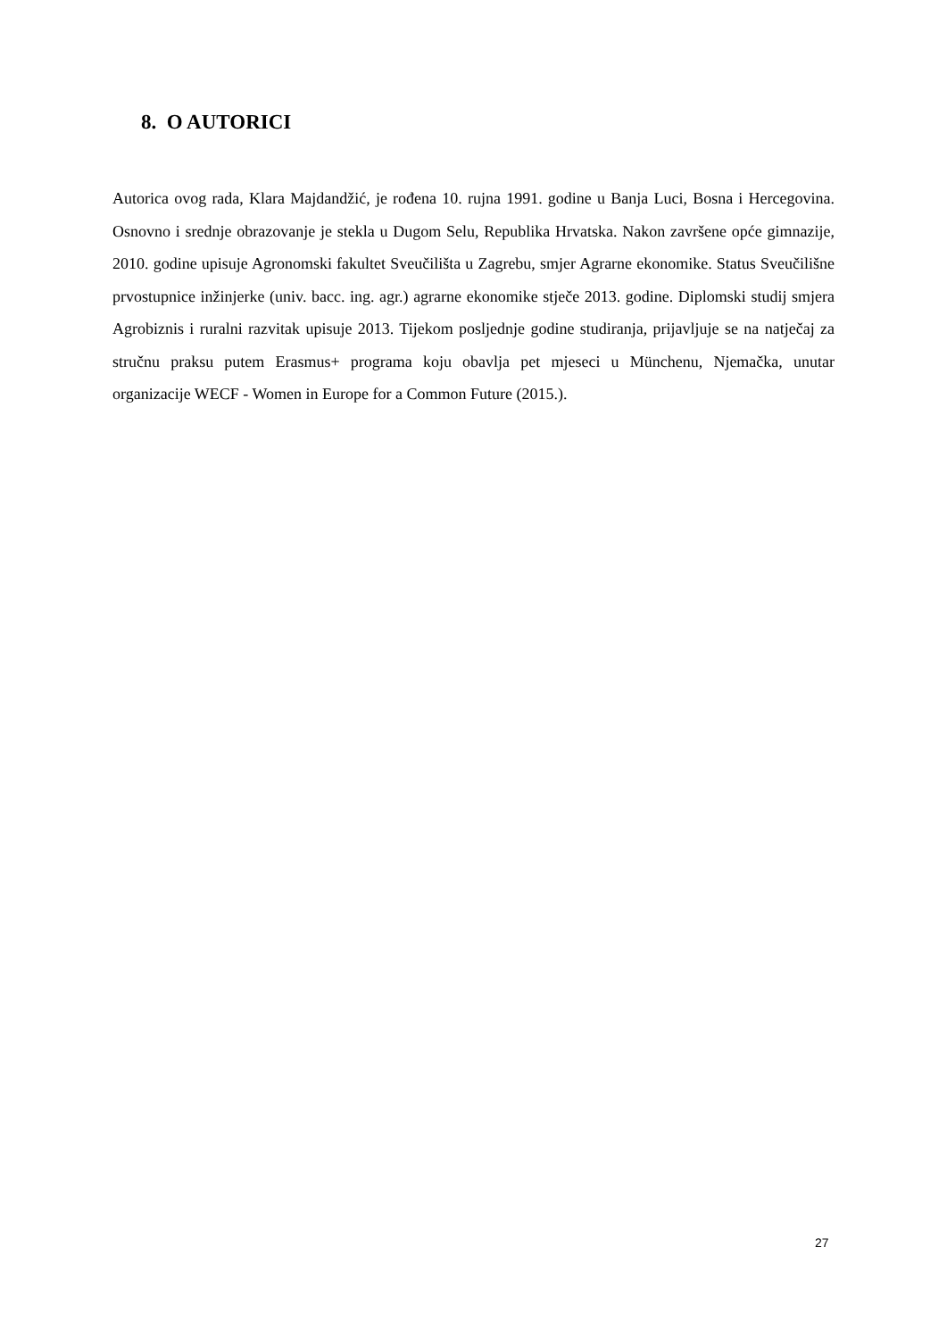8. O AUTORICI
Autorica ovog rada, Klara Majdandžić, je rođena 10. rujna 1991. godine u Banja Luci, Bosna i Hercegovina. Osnovno i srednje obrazovanje je stekla u Dugom Selu, Republika Hrvatska. Nakon završene opće gimnazije, 2010. godine upisuje Agronomski fakultet Sveučilišta u Zagrebu, smjer Agrarne ekonomike. Status Sveučilišne prvostupnice inžinjerke (univ. bacc. ing. agr.) agrarne ekonomike stječe 2013. godine. Diplomski studij smjera Agrobiznis i ruralni razvitak upisuje 2013. Tijekom posljednje godine studiranja, prijavljuje se na natječaj za stručnu praksu putem Erasmus+ programa koju obavlja pet mjeseci u Münchenu, Njemačka, unutar organizacije WECF - Women in Europe for a Common Future (2015.).
27